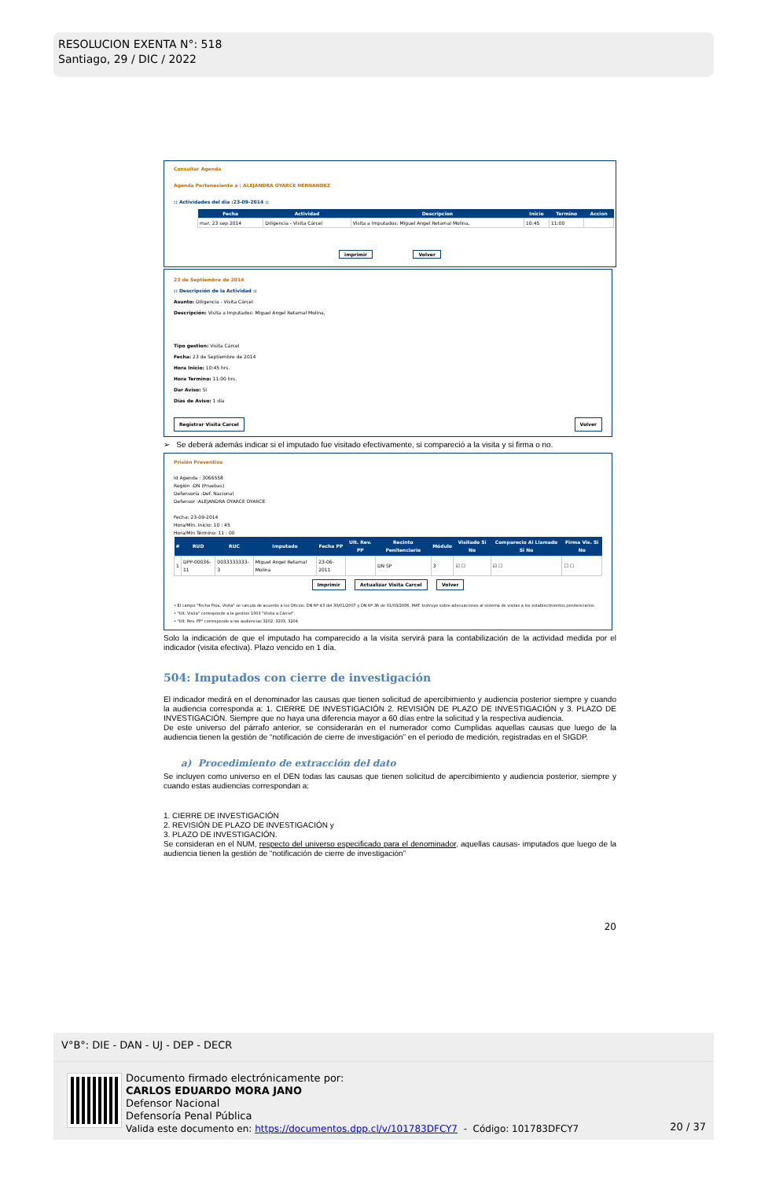RESOLUCION EXENTA N°: 518
Santiago, 29 / DIC / 2022
Consultar Agenda
Agenda Perteneciente a : ALEJANDRA OYARCE HERNANDEZ
:: Actividades del dia :23-09-2014 ::
| Fecha | Actividad | Descripcion | Inicio | Termino | Accion |
| --- | --- | --- | --- | --- | --- |
| mar, 23 sep 2014 | Diligencia - Visita Cárcel | Visita a Imputados: Miguel Angel Retamal Molina, | 10:45 | 11:00 | |
imprimir Volver
23 de Septiembre de 2014
:: Descripción de la Actividad ::
Asunto: Diligencia - Visita Cárcel
Descripción: Visita a Imputados: Miguel Angel Retamal Molina,
Tipo gestion: Visita Cárcel
Fecha: 23 de Septiembre de 2014
Hora Inicio: 10:45 hrs.
Hora Termino: 11:00 hrs.
Dar Aviso: SI
Días de Aviso: 1 día
Registrar Visita Carcel Volver
➢ Se deberá además indicar si el imputado fue visitado efectivamente, si compareció a la visita y si firma o no.
Prisión Preventiva
Id Agenda : 3066558
Región :DN (Pruebas)
Defensoría :Def. Nacional
Defensor :ALEJANDRA OYARCE OYARCE
Fecha: 23-09-2014
Hora/Min. Inicio: 10 : 45
Hora/Min Término: 11 : 00
| # | RUD | RUC | Imputado | Fecha PP | Ult. Rev. PP | Recinto Penitenciario | Módulo | Visitado Si No | Comparecio Al Llamado Si No | Firma Vis. Si No |
| --- | --- | --- | --- | --- | --- | --- | --- | --- | --- | --- |
| 1 | DPP-00036-11 | 0033333333-3 | Miguel Angel Retamal Molina | 23-06-2011 | | DN SP | 3 | ☑ ☐ | ☑ ☐ | ☐ ☐ |
Imprimir Actualizar Visita Carcel Volver
• El campo "Fecha Prox. Visita" se calcula de acuerdo a los Oficios: DN Nº:43 del 30/01/2007 y DN Nº:36 de 01/03/2006, MAT: Instruye sobre adecuaciones al sistema de visitas a los establecimientos penitenciarios.
• "Ult. Visita" corresponde a la gestion 1003 "Visita a Cárcel".
• "Ult. Rev. PP" corresponde a las audiencias 3202, 3203, 3204.
Solo la indicación de que el imputado ha comparecido a la visita servirá para la contabilización de la actividad medida por el indicador (visita efectiva). Plazo vencido en 1 día.
504: Imputados con cierre de investigación
El indicador medirá en el denominador las causas que tienen solicitud de apercibimiento y audiencia posterior siempre y cuando la audiencia corresponda a: 1. CIERRE DE INVESTIGACIÓN 2. REVISIÓN DE PLAZO DE INVESTIGACIÓN y 3. PLAZO DE INVESTIGACIÓN. Siempre que no haya una diferencia mayor a 60 días entre la solicitud y la respectiva audiencia.
De este universo del párrafo anterior, se considerarán en el numerador como Cumplidas aquellas causas que luego de la audiencia tienen la gestión de “notificación de cierre de investigación” en el periodo de medición, registradas en el SIGDP.
a) Procedimiento de extracción del dato
Se incluyen como universo en el DEN todas las causas que tienen solicitud de apercibimiento y audiencia posterior, siempre y cuando estas audiencias correspondan a:
1. CIERRE DE INVESTIGACIÓN
2. REVISIÓN DE PLAZO DE INVESTIGACIÓN y
3. PLAZO DE INVESTIGACIÓN.
Se consideran en el NUM, respecto del universo especificado para el denominador, aquellas causas- imputados que luego de la audiencia tienen la gestión de “notificación de cierre de investigación”
20
V°B°: DIE - DAN - UJ - DEP - DECR
Documento firmado electrónicamente por:
CARLOS EDUARDO MORA JANO
Defensor Nacional
Defensoría Penal Pública
Valida este documento en: https://documentos.dpp.cl/v/101783DFCY7 - Código: 101783DFCY7
20 / 37